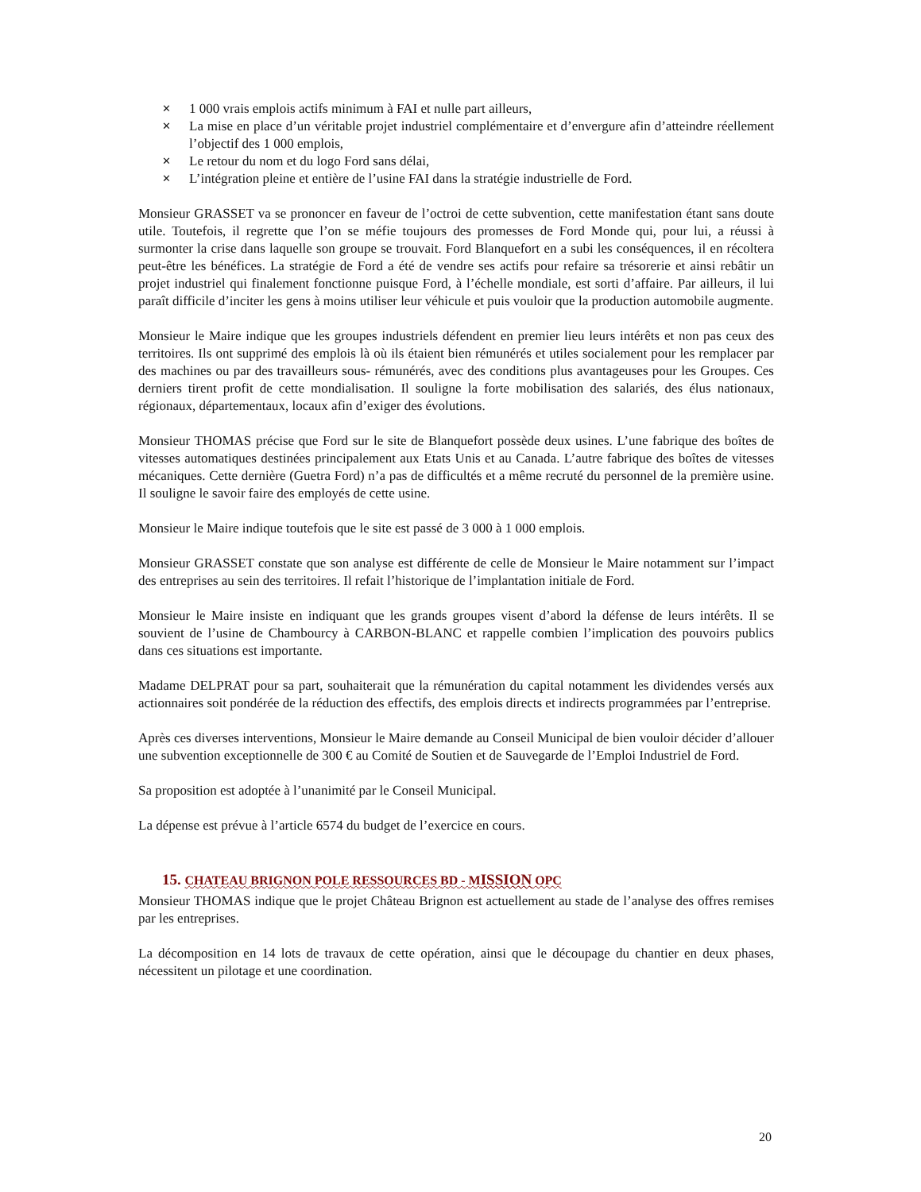✕ 1 000 vrais emplois actifs minimum à FAI et nulle part ailleurs,
✕ La mise en place d’un véritable projet industriel complémentaire et d’envergure afin d’atteindre réellement l’objectif des 1 000 emplois,
✕ Le retour du nom et du logo Ford sans délai,
✕ L’intégration pleine et entière de l’usine FAI dans la stratégie industrielle de Ford.
Monsieur GRASSET va se prononcer en faveur de l’octroi de cette subvention, cette manifestation étant sans doute utile. Toutefois, il regrette que l’on se méfie toujours des promesses de Ford Monde qui, pour lui, a réussi à surmonter la crise dans laquelle son groupe se trouvait. Ford Blanquefort en a subi les conséquences, il en récoltera peut-être les bénéfices. La stratégie de Ford a été de vendre ses actifs pour refaire sa trésorerie et ainsi rebâtir un projet industriel qui finalement fonctionne puisque Ford, à l’échelle mondiale, est sorti d’affaire. Par ailleurs, il lui paraît difficile d’inciter les gens à moins utiliser leur véhicule et puis vouloir que la production automobile augmente.
Monsieur le Maire indique que les groupes industriels défendent en premier lieu leurs intérêts et non pas ceux des territoires. Ils ont supprimé des emplois là où ils étaient bien rémunérés et utiles socialement pour les remplacer par des machines ou par des travailleurs sous- rémunérés, avec des conditions plus avantageuses pour les Groupes. Ces derniers tirent profit de cette mondialisation. Il souligne la forte mobilisation des salariés, des élus nationaux, régionaux, départementaux, locaux afin d’exiger des évolutions.
Monsieur THOMAS précise que Ford sur le site de Blanquefort possède deux usines. L’une fabrique des boîtes de vitesses automatiques destinées principalement aux Etats Unis et au Canada. L’autre fabrique des boîtes de vitesses mécaniques. Cette dernière (Guetra Ford) n’a pas de difficultés et a même recruté du personnel de la première usine. Il souligne le savoir faire des employés de cette usine.
Monsieur le Maire indique toutefois que le site est passé de 3 000 à 1 000 emplois.
Monsieur GRASSET constate que son analyse est différente de celle de Monsieur le Maire notamment sur l’impact des entreprises au sein des territoires. Il refait l’historique de l’implantation initiale de Ford.
Monsieur le Maire insiste en indiquant que les grands groupes visent d’abord la défense de leurs intérêts. Il se souvient de l’usine de Chambourcy à CARBON-BLANC et rappelle combien l’implication des pouvoirs publics dans ces situations est importante.
Madame DELPRAT pour sa part, souhaiterait que la rémunération du capital notamment les dividendes versés aux actionnaires soit pondérée de la réduction des effectifs, des emplois directs et indirects programmées par l’entreprise.
Après ces diverses interventions, Monsieur le Maire demande au Conseil Municipal de bien vouloir décider d’allouer une subvention exceptionnelle de 300 € au Comité de Soutien et de Sauvegarde de l’Emploi Industriel de Ford.
Sa proposition est adoptée à l’unanimité par le Conseil Municipal.
La dépense est prévue à l’article 6574 du budget de l’exercice en cours.
15. CHATEAU BRIGNON POLE RESSOURCES BD - MISSION OPC
Monsieur THOMAS indique que le projet Château Brignon est actuellement au stade de l’analyse des offres remises par les entreprises.
La décomposition en 14 lots de travaux de cette opération, ainsi que le découpage du chantier en deux phases, nécessitent un pilotage et une coordination.
20